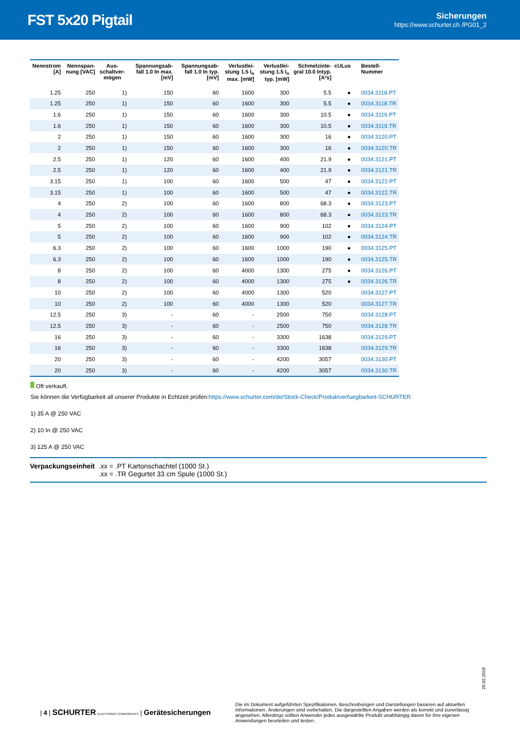FST 5x20 Pigtail
Sicherungen
https://www.schurter.ch /PG01_2
| Nennstrom [A] | Nennspan-nung [VAC] | Aus-schaltver-mögen | Spannungsab-fall 1.0 In max. [mV] | Spannungsab-fall 1.0 In typ. [mV] | Verlustlei-stung 1.5 I<sub>n</sub> max. [mW] | Verlustlei-stung 1.5 I<sub>n</sub> typ. [mW] | Schmelzinte-gral 10.0 Intyp. [A²s] | cULus | Bestell-Nummer |
| --- | --- | --- | --- | --- | --- | --- | --- | --- | --- |
| 1.25 | 250 | 1) | 150 | 60 | 1600 | 300 | 5.5 | ● | 0034.3118.PT |
| 1.25 | 250 | 1) | 150 | 60 | 1600 | 300 | 5.5 | ● | 0034.3118.TR |
| 1.6 | 250 | 1) | 150 | 60 | 1600 | 300 | 10.5 | ● | 0034.3119.PT |
| 1.6 | 250 | 1) | 150 | 60 | 1600 | 300 | 10.5 | ● | 0034.3119.TR |
| 2 | 250 | 1) | 150 | 60 | 1600 | 300 | 16 | ● | 0034.3120.PT |
| 2 | 250 | 1) | 150 | 60 | 1600 | 300 | 16 | ● | 0034.3120.TR |
| 2.5 | 250 | 1) | 120 | 60 | 1600 | 400 | 21.9 | ● | 0034.3121.PT |
| 2.5 | 250 | 1) | 120 | 60 | 1600 | 400 | 21.9 | ● | 0034.3121.TR |
| 3.15 | 250 | 1) | 100 | 60 | 1600 | 500 | 47 | ● | 0034.3122.PT |
| 3.15 | 250 | 1) | 100 | 60 | 1600 | 500 | 47 | ● | 0034.3122.TR |
| 4 | 250 | 2) | 100 | 60 | 1600 | 800 | 68.3 | ● | 0034.3123.PT |
| 4 | 250 | 2) | 100 | 60 | 1600 | 800 | 68.3 | ● | 0034.3123.TR |
| 5 | 250 | 2) | 100 | 60 | 1600 | 900 | 102 | ● | 0034.3124.PT |
| 5 | 250 | 2) | 100 | 60 | 1600 | 900 | 102 | ● | 0034.3124.TR |
| 6.3 | 250 | 2) | 100 | 60 | 1600 | 1000 | 190 | ● | 0034.3125.PT |
| 6.3 | 250 | 2) | 100 | 60 | 1600 | 1000 | 190 | ● | 0034.3125.TR |
| 8 | 250 | 2) | 100 | 60 | 4000 | 1300 | 275 | ● | 0034.3126.PT |
| 8 | 250 | 2) | 100 | 60 | 4000 | 1300 | 275 | ● | 0034.3126.TR |
| 10 | 250 | 2) | 100 | 60 | 4000 | 1300 | 520 | | 0034.3127.PT |
| 10 | 250 | 2) | 100 | 60 | 4000 | 1300 | 520 | | 0034.3127.TR |
| 12.5 | 250 | 3) | - | 60 | - | 2500 | 750 | | 0034.3128.PT |
| 12.5 | 250 | 3) | - | 60 | - | 2500 | 750 | | 0034.3128.TR |
| 16 | 250 | 3) | - | 60 | - | 3300 | 1638 | | 0034.3129.PT |
| 16 | 250 | 3) | - | 60 | - | 3300 | 1638 | | 0034.3129.TR |
| 20 | 250 | 3) | - | 60 | - | 4200 | 3057 | | 0034.3130.PT |
| 20 | 250 | 3) | - | 60 | - | 4200 | 3057 | | 0034.3130.TR |
Oft verkauft.
Sie können die Verfügbarkeit all unserer Produkte in Echtzeit prüfen:https://www.schurter.com/de/Stock-Check/Produktverfuegbarkeit-SCHURTER
1) 35 A @ 250 VAC
2) 10 In @ 250 VAC
3) 125 A @ 250 VAC
Verpackungseinheit .xx = .PT Kartonschachtel (1000 St.)
.xx = .TR Gegurtet 33 cm Spule (1000 St.)
26.02.2018
| 4 | SCHURTER ELECTRONIC COMPONENTS | Gerätesicherungen
Die im Dokument aufgeführten Spezifikationen, Beschreibungen und Darstellungen basieren auf aktuellen Informationen. Änderungen sind vorbehalten. Die dargestellten Angaben werden als korrekt und zuverlässig angesehen. Allerdings sollten Anwender jedes ausgewählte Produkt unabhängig davon für ihre eigenen Anwendungen beurteilen und testen.